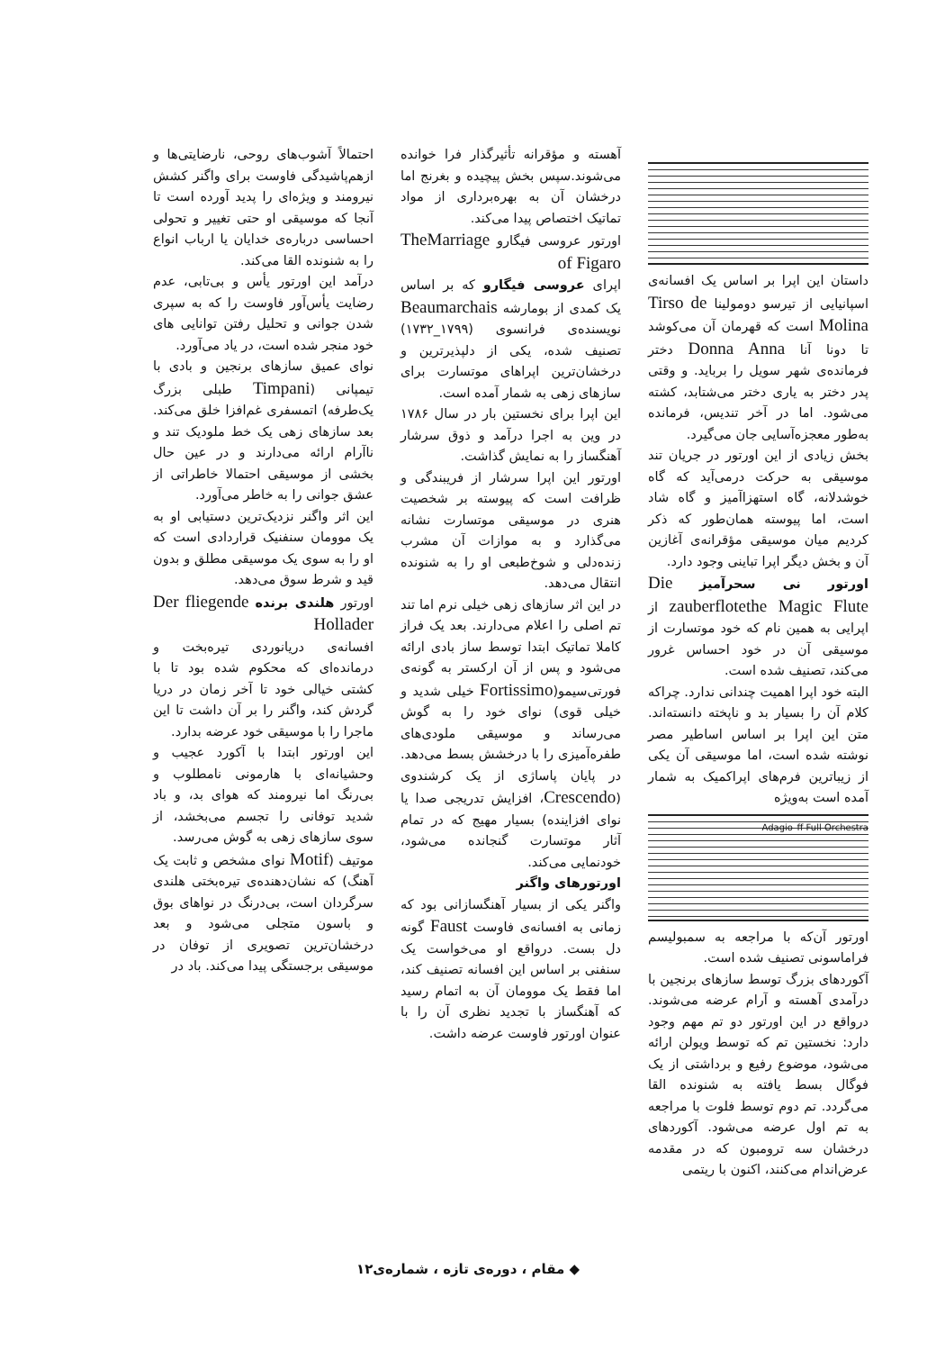داستان این اپرا بر اساس یک افسانه‌ی اسپانیایی از تیرسو دومولینا Tirso de Molina است که قهرمان آن می‌کوشد تا دونا آنا Donna Anna دختر فرمانده‌ی شهر سویل را برباید. و وقتی پدر دختر به یاری دختر می‌شتابد، کشته می‌شود. اما در آخر تندیس، فرمانده به‌طور معجزه‌آسایی جان می‌گیرد.
بخش زیادی از این اورتور در جریان تند موسیقی به حرکت درمی‌آید که گاه خوشدلانه، گاه استهزاآمیز و گاه شاد است، اما پیوسته همان‌طور که ذکر کردیم میان موسیقی مؤقرانه‌ی آغازین آن و بخش دیگر اپرا تباینی وجود دارد.
اورتور نی سحرآمیز Die zauberflotethe Magic Flute از اپرایی به همین نام که خود موتسارت از موسیقی آن در خود احساس غرور می‌کند، تصنیف شده است.
البته خود اپرا اهمیت چندانی ندارد. چراکه کلام آن را بسیار بد و ناپخته دانسته‌اند. متن این اپرا بر اساس اساطیر مصر نوشته شده است، اما موسیقی آن یکی از زیباترین فرم‌های اپراکمیک به شمار آمده است به‌ویژه
Adagio ff Full Orchestra
اورتور آن‌که با مراجعه به سمبولیسم فراماسونی تصنیف شده است.
آکوردهای بزرگ توسط سازهای برنجین با درآمدی آهسته و آرام عرضه می‌شوند. درواقع در این اورتور دو تم مهم وجود دارد: نخستین تم که توسط ویولن ارائه می‌شود، موضوع رفیع و برداشتی از یک فوگال بسط یافته به شنونده القا می‌گردد. تم دوم توسط فلوت با مراجعه به تم اول عرضه می‌شود. آکوردهای درخشان سه ترومبون که در مقدمه عرض‌اندام می‌کنند، اکنون با ریتمی
آهسته و مؤقرانه تأثیرگذار فرا خوانده می‌شوند.سپس بخش پیچیده و بغرنج اما درخشان آن به بهره‌برداری از مواد تماتیک اختصاص پیدا می‌کند.
اورتور عروسی فیگارو TheMarriage of Figaro
اپرای عروسی فیگارو که بر اساس یک کمدی از بومارشه Beaumarchais نویسنده‌ی فرانسوی (۱۷۹۹_۱۷۳۲) تصنیف شده، یکی از دلپذیرترین و درخشان‌ترین اپراهای موتسارت برای سازهای زهی به شمار آمده است.
این اپرا برای نخستین بار در سال ۱۷۸۶ در وین به اجرا درآمد و ذوق سرشار آهنگساز را به نمایش گذاشت.
اورتور این اپرا سرشار از فریبندگی و ظرافت است که پیوسته بر شخصیت هنری در موسیقی موتسارت نشانه می‌گذارد و به موازات آن مشرب زنده‌دلی و شوخ‌طبعی او را به شنونده انتقال می‌دهد.
در این اثر سازهای زهی خیلی نرم اما تند تم اصلی را اعلام می‌دارند. بعد یک فراز کاملا تماتیک ابتدا توسط ساز بادی ارائه می‌شود و پس از آن ارکستر به گونه‌ی فورتی‌سیمو(Fortissimo خیلی شدید و خیلی قوی) نوای خود را به گوش می‌رساند و موسیقی ملودی‌های طفره‌آمیزی را با درخشش بسط می‌دهد. در پایان پاساژی از یک کرشندوی (Crescendo، افزایش تدریجی صدا یا نوای افزاینده) بسیار مهیج که در تمام آثار موتسارت گنجانده می‌شود، خودنمایی می‌کند.
اورتورهای واگنر
واگنر یکی از بسیار آهنگسازانی بود که زمانی به افسانه‌ی فاوست Faust گونه دل بست. درواقع او می‌خواست یک سنفنی بر اساس این افسانه تصنیف کند، اما فقط یک موومان آن به اتمام رسید که آهنگساز با تجدید نظری آن را با عنوان اورتور فاوست عرضه داشت.
احتمالاً آشوب‌های روحی، نارضایتی‌ها و ازهم‌پاشیدگی فاوست برای واگنر کشش نیرومند و ویژه‌ای را پدید آورده است تا آنجا که موسیقی او حتی تغییر و تحولی احساسی درباره‌ی خدایان یا ارباب انواع را به شنونده القا می‌کند.
درآمد این اورتور یأس و بی‌تابی، عدم رضایت یأس‌آور فاوست را که به سپری شدن جوانی و تحلیل رفتن توانایی های خود منجر شده است، در یاد می‌آورد.
نوای عمیق سازهای برنجین و بادی با تیمپانی (Timpani طبلی بزرگ یک‌طرفه) اتمسفری غم‌افزا خلق می‌کند. بعد سازهای زهی یک خط ملودیک تند و ناآرام ارائه می‌دارند و در عین حال بخشی از موسیقی احتمالا خاطراتی از عشق جوانی را به خاطر می‌آورد.
این اثر واگنر نزدیک‌ترین دستیابی او به یک موومان سنفنیک قراردادی است که او را به سوی یک موسیقی مطلق و بدون قید و شرط سوق می‌دهد.
اورتور هلندی برنده Der fliegende Hollader
افسانه‌ی دریانوردی تیره‌بخت و درمانده‌ای که محکوم شده بود تا با کشتی خیالی خود تا آخر زمان در دریا گردش کند، واگنر را بر آن داشت تا این ماجرا را با موسیقی خود عرضه بدارد.
این اورتور ابتدا با آکورد عجیب و وحشیانه‌ای با هارمونی نامطلوب و بی‌رنگ اما نیرومند که هوای بد، و باد شدید توفانی را تجسم می‌بخشد، از سوی سازهای زهی به گوش می‌رسد.
موتیف (Motif نوای مشخص و ثابت یک آهنگ) که نشان‌دهنده‌ی تیره‌بختی هلندی سرگردان است، بی‌درنگ در نواهای بوق و باسون متجلی می‌شود و بعد درخشان‌ترین تصویری از توفان در موسیقی برجستگی پیدا می‌کند. باد در
◆ مقام ، دوره‌ی تازه ، شماره‌ی۱۲